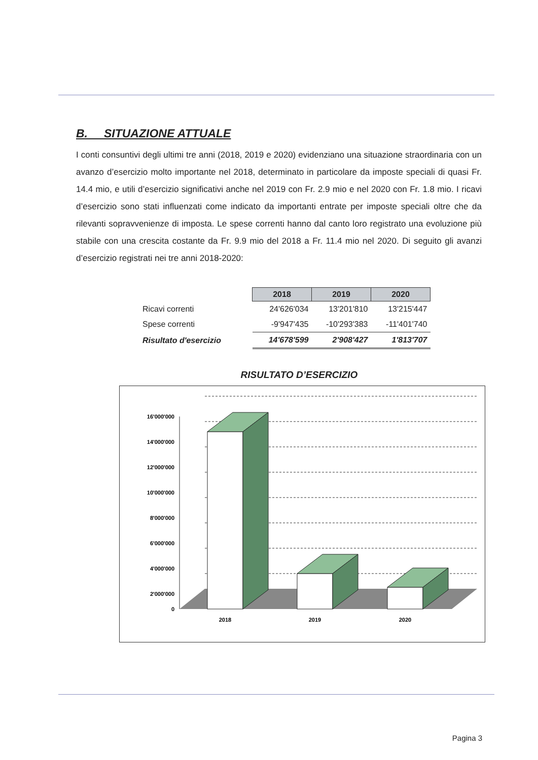B. SITUAZIONE ATTUALE
I conti consuntivi degli ultimi tre anni (2018, 2019 e 2020) evidenziano una situazione straordinaria con un avanzo d’esercizio molto importante nel 2018, determinato in particolare da imposte speciali di quasi Fr. 14.4 mio, e utili d’esercizio significativi anche nel 2019 con Fr. 2.9 mio e nel 2020 con Fr. 1.8 mio. I ricavi d’esercizio sono stati influenzati come indicato da importanti entrate per imposte speciali oltre che da rilevanti sopravvenienze di imposta. Le spese correnti hanno dal canto loro registrato una evoluzione più stabile con una crescita costante da Fr. 9.9 mio del 2018 a Fr. 11.4 mio nel 2020. Di seguito gli avanzi d’esercizio registrati nei tre anni 2018-2020:
| | 2018 | 2019 | 2020 |
| Ricavi correnti | 24'626'034 | 13'201'810 | 13'215'447 |
| Spese correnti | -9'947'435 | -10'293'383 | -11'401'740 |
| Risultato d'esercizio | 14'678'599 | 2'908'427 | 1'813'707 |
RISULTATO D’ESERCIZIO
16'000'000
14'000'000
12'000'000
10'000'000
8'000'000
6'000'000
4'000'000
2'000'000
0
2018
2019
2020
Pagina 3